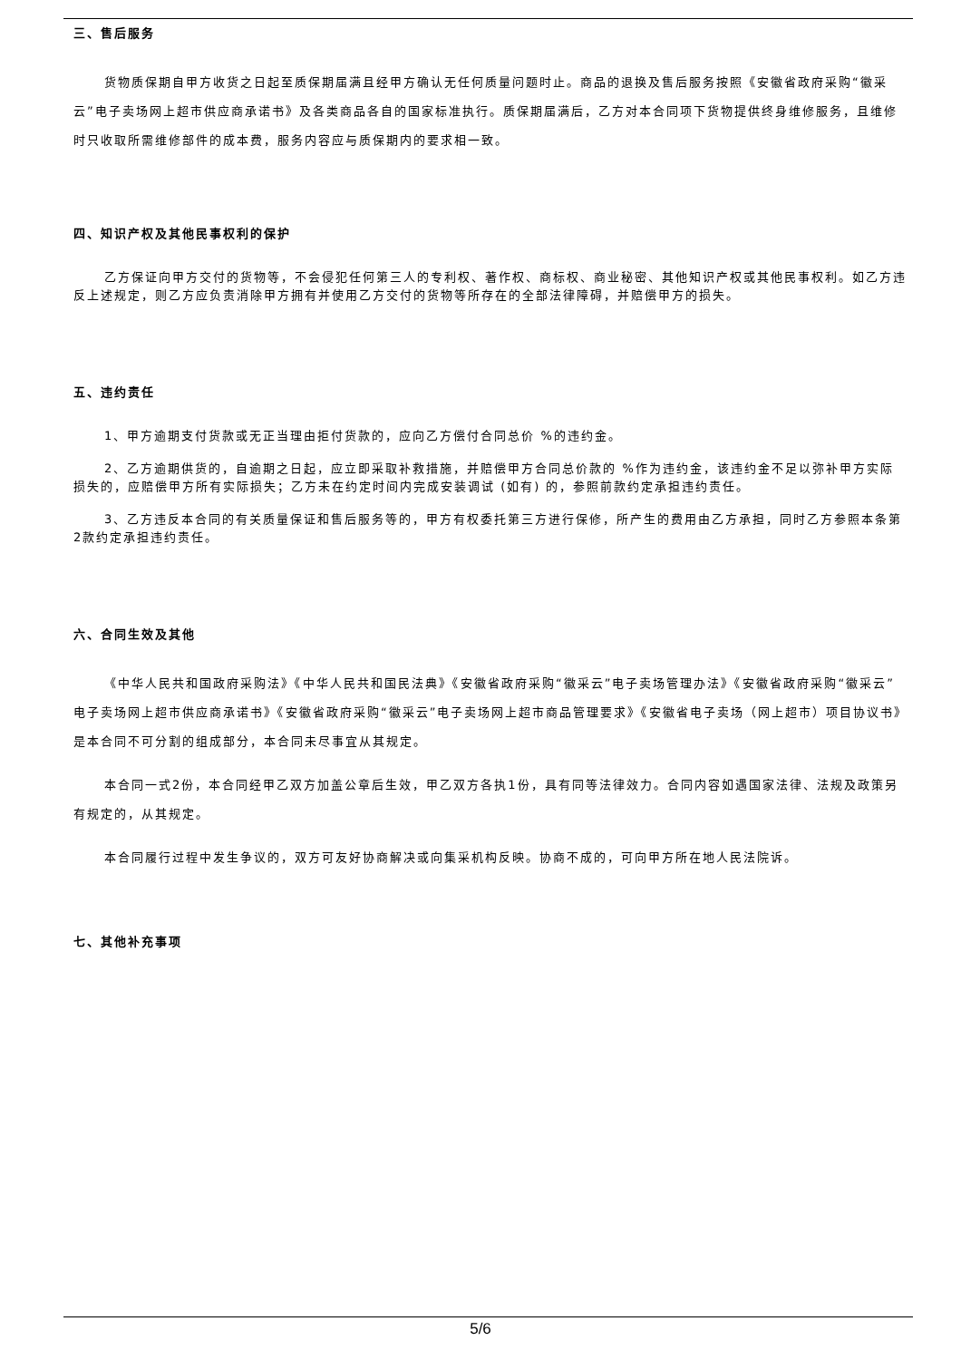三、售后服务
货物质保期自甲方收货之日起至质保期届满且经甲方确认无任何质量问题时止。商品的退换及售后服务按照《安徽省政府采购“徽采云”电子卖场网上超市供应商承诺书》及各类商品各自的国家标准执行。质保期届满后，乙方对本合同项下货物提供终身维修服务，且维修时只收取所需维修部件的成本费，服务内容应与质保期内的要求相一致。
四、知识产权及其他民事权利的保护
乙方保证向甲方交付的货物等，不会侵犯任何第三人的专利权、著作权、商标权、商业秘密、其他知识产权或其他民事权利。如乙方违反上述规定，则乙方应负责消除甲方拥有并使用乙方交付的货物等所存在的全部法律障碍，并赔偿甲方的损失。
五、违约责任
1、甲方逾期支付货款或无正当理由拒付货款的，应向乙方偿付合同总价 %的违约金。
2、乙方逾期供货的，自逾期之日起，应立即采取补救措施，并赔偿甲方合同总价款的 %作为违约金，该违约金不足以弥补甲方实际损失的，应赔偿甲方所有实际损失；乙方未在约定时间内完成安装调试 (如有) 的，参照前款约定承担违约责任。
3、乙方违反本合同的有关质量保证和售后服务等的，甲方有权委托第三方进行保修，所产生的费用由乙方承担，同时乙方参照本条第2款约定承担违约责任。
六、合同生效及其他
《中华人民共和国政府采购法》《中华人民共和国民法典》《安徽省政府采购“徽采云”电子卖场管理办法》《安徽省政府采购“徽采云”电子卖场网上超市供应商承诺书》《安徽省政府采购“徽采云”电子卖场网上超市商品管理要求》《安徽省电子卖场（网上超市）项目协议书》是本合同不可分割的组成部分，本合同未尽事宜从其规定。
本合同一式2份，本合同经甲乙双方加盖公章后生效，甲乙双方各执1份，具有同等法律效力。合同内容如遇国家法律、法规及政策另有规定的，从其规定。
本合同履行过程中发生争议的，双方可友好协商解决或向集采机构反映。协商不成的，可向甲方所在地人民法院诉。
七、其他补充事项
5/6